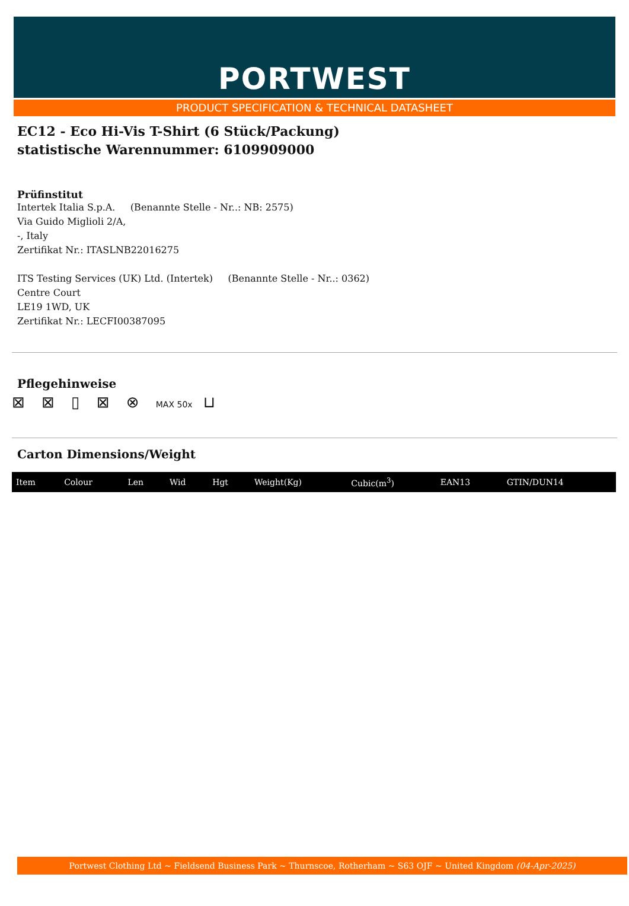PORTWEST
PRODUCT SPECIFICATION & TECHNICAL DATASHEET
EC12 - Eco Hi-Vis T-Shirt (6 Stück/Packung)
statistische Warennummer: 6109909000
Prüfinstitut
Intertek Italia S.p.A. (Benannte Stelle - Nr..: NB: 2575)
Via Guido Miglioli 2/A,
-, Italy
Zertifikat Nr.: ITASLNB22016275
ITS Testing Services (UK) Ltd. (Intertek) (Benannte Stelle - Nr..: 0362)
Centre Court
LE19 1WD, UK
Zertifikat Nr.: LECFI00387095
Pflegehinweise
⊠ ⊠ ▯ ⊠ ⊗ MAX 50x ⊔
Carton Dimensions/Weight
| Item | Colour | Len | Wid | Hgt | Weight(Kg) | Cubic(m<sup>3</sup>) | EAN13 | GTIN/DUN14 |
| --- | --- | --- | --- | --- | --- | --- | --- | --- |
Portwest Clothing Ltd ~ Fieldsend Business Park ~ Thurnscoe, Rotherham ~ S63 OJF ~ United Kingdom (04-Apr-2025)